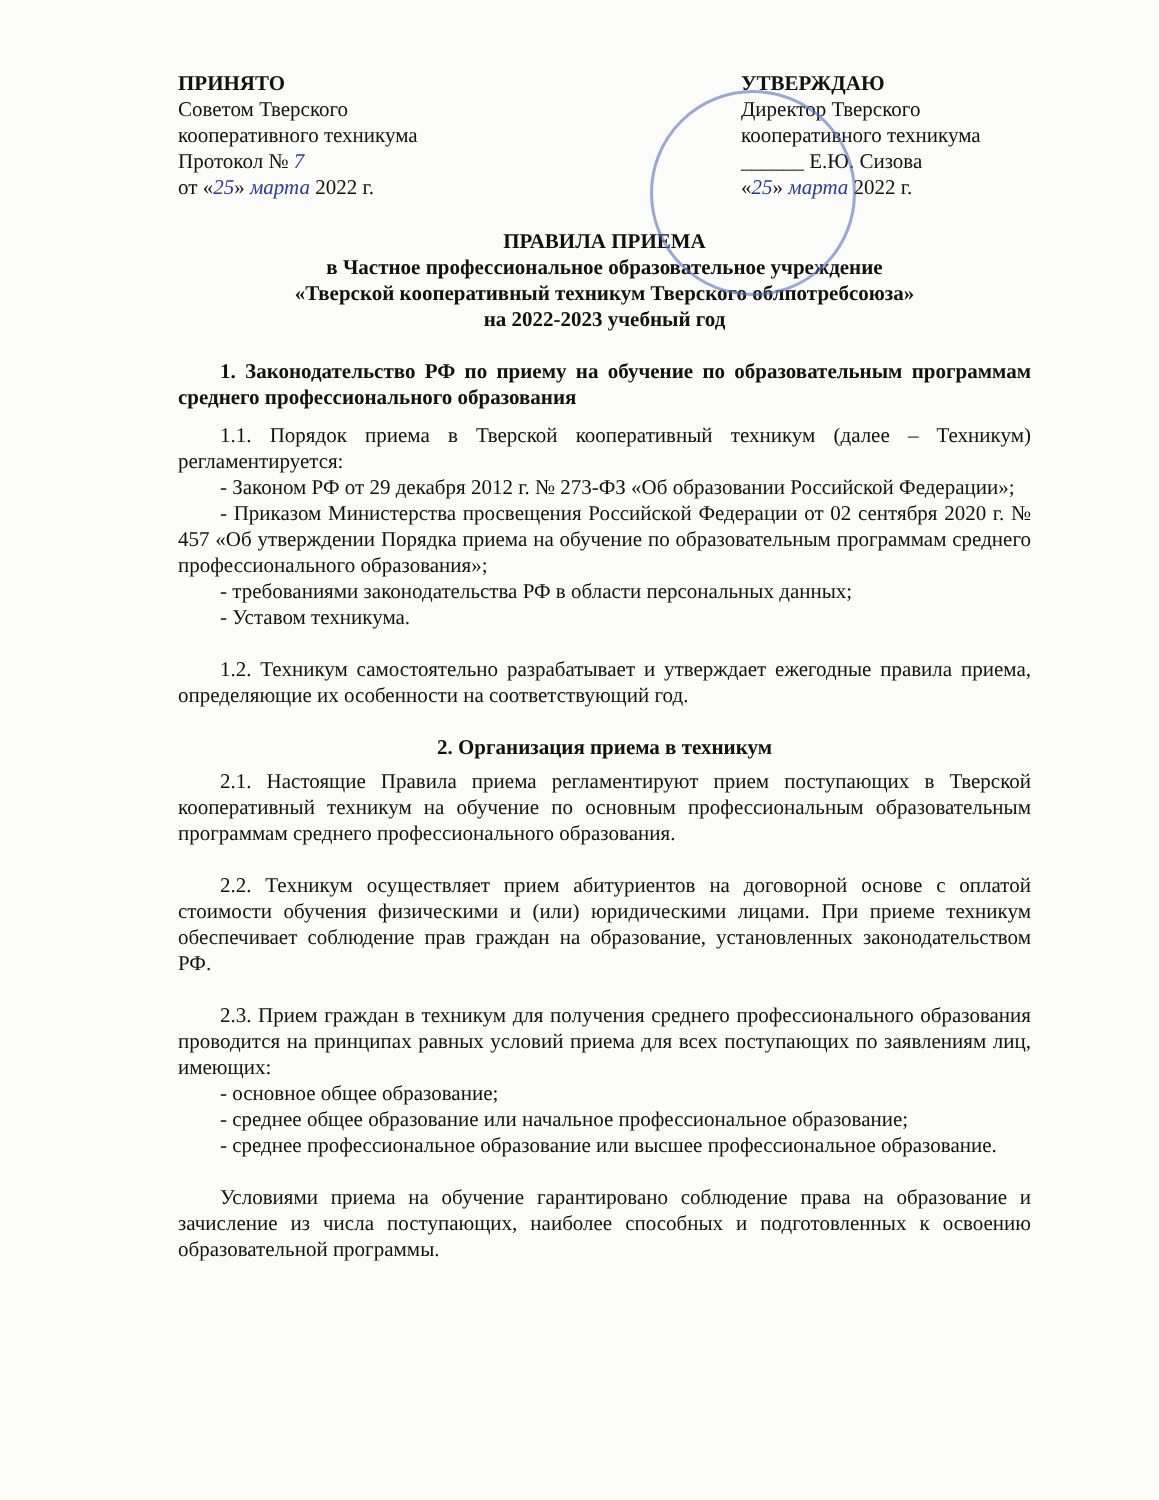ПРИНЯТО
Советом Тверского
кооперативного техникума
Протокол № 7
от «25» марта 2022 г.
УТВЕРЖДАЮ
Директор Тверского
кооперативного техникума
______ Е.Ю. Сизова
«25» марта 2022 г.
ПРАВИЛА ПРИЕМА
в Частное профессиональное образовательное учреждение
«Тверской кооперативный техникум Тверского облпотребсоюза»
на 2022-2023 учебный год
1. Законодательство РФ по приему на обучение по образовательным программам среднего профессионального образования
1.1. Порядок приема в Тверской кооперативный техникум (далее – Техникум) регламентируется:
- Законом РФ от 29 декабря 2012 г. № 273-ФЗ «Об образовании Российской Федерации»;
- Приказом Министерства просвещения Российской Федерации от 02 сентября 2020 г. № 457 «Об утверждении Порядка приема на обучение по образовательным программам среднего профессионального образования»;
- требованиями законодательства РФ в области персональных данных;
- Уставом техникума.
1.2. Техникум самостоятельно разрабатывает и утверждает ежегодные правила приема, определяющие их особенности на соответствующий год.
2. Организация приема в техникум
2.1. Настоящие Правила приема регламентируют прием поступающих в Тверской кооперативный техникум на обучение по основным профессиональным образовательным программам среднего профессионального образования.
2.2. Техникум осуществляет прием абитуриентов на договорной основе с оплатой стоимости обучения физическими и (или) юридическими лицами. При приеме техникум обеспечивает соблюдение прав граждан на образование, установленных законодательством РФ.
2.3. Прием граждан в техникум для получения среднего профессионального образования проводится на принципах равных условий приема для всех поступающих по заявлениям лиц, имеющих:
- основное общее образование;
- среднее общее образование или начальное профессиональное образование;
- среднее профессиональное образование или высшее профессиональное образование.
Условиями приема на обучение гарантировано соблюдение права на образование и зачисление из числа поступающих, наиболее способных и подготовленных к освоению образовательной программы.